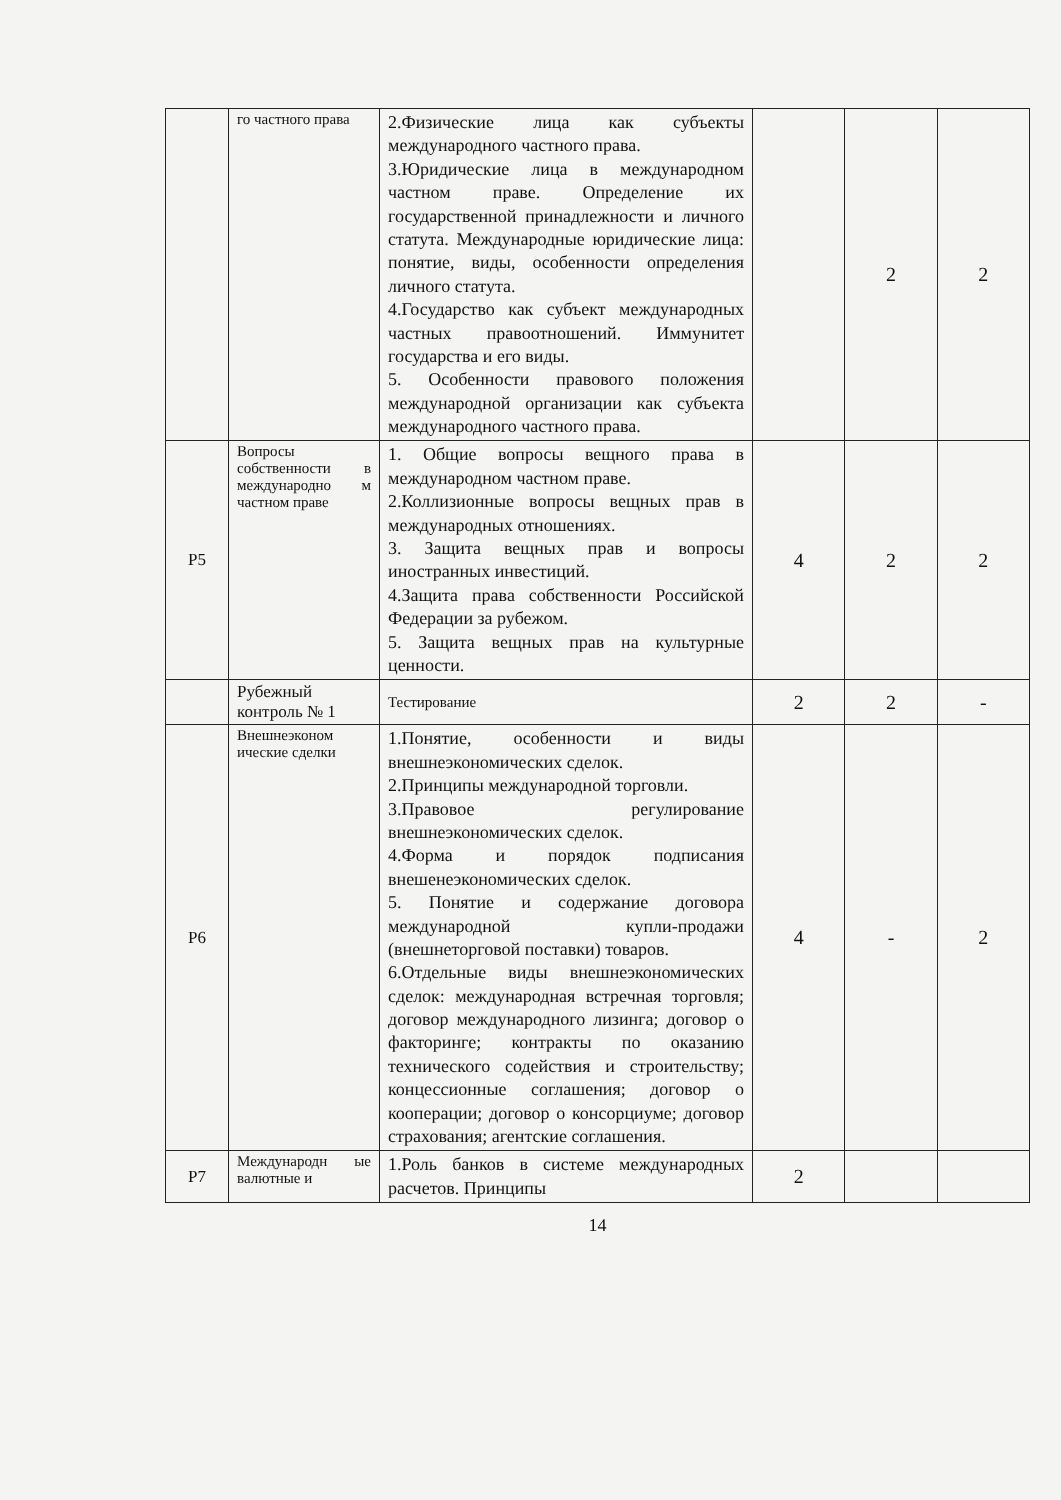| | го частного права | 2.Физические лица как субъекты международного частного права. 3.Юридические лица в международном частном праве. Определение их государственной принадлежности и личного статута. Международные юридические лица: понятие, виды, особенности определения личного статута. 4.Государство как субъект международных частных правоотношений. Иммунитет государства и его виды. 5. Особенности правового положения международной организации как субъекта международного частного права. | | 2 | 2 |
| Р5 | Вопросы собственности в международно м частном праве | 1. Общие вопросы вещного права в международном частном праве. 2.Коллизионные вопросы вещных прав в международных отношениях. 3. Защита вещных прав и вопросы иностранных инвестиций. 4.Защита права собственности Российской Федерации за рубежом. 5. Защита вещных прав на культурные ценности. | 4 | 2 | 2 |
| | Рубежный контроль № 1 | Тестирование | 2 | 2 | - |
| Р6 | Внешнеэконом ические сделки | 1.Понятие, особенности и виды внешнеэкономических сделок. 2.Принципы международной торговли. 3.Правовое регулирование внешнеэкономических сделок. 4.Форма и порядок подписания внешенеэкономических сделок. 5. Понятие и содержание договора международной купли-продажи (внешнеторговой поставки) товаров. 6.Отдельные виды внешнеэкономических сделок: международная встречная торговля; договор международного лизинга; договор о факторинге; контракты по оказанию технического содействия и строительству; концессионные соглашения; договор о кооперации; договор о консорциуме; договор страхования; агентские соглашения. | 4 | - | 2 |
| Р7 | Международн ые валютные и | 1.Роль банков в системе международных расчетов. Принципы | 2 | | |
14